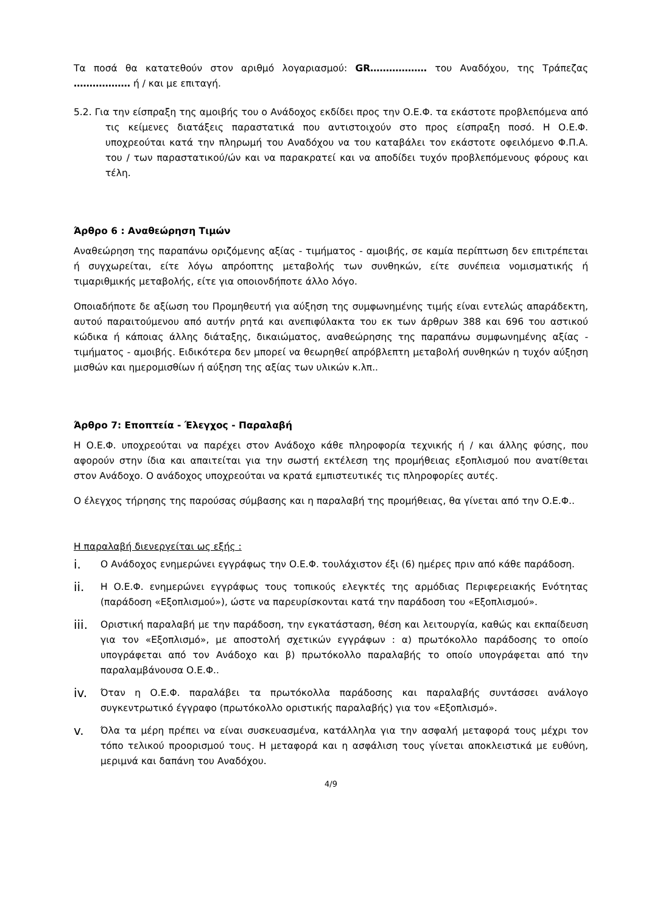Τα ποσά θα κατατεθούν στον αριθμό λογαριασμού: GR……………… του Αναδόχου, της Τράπεζας ……………… ή / και με επιταγή.
5.2. Για την είσπραξη της αμοιβής του ο Ανάδοχος εκδίδει προς την Ο.Ε.Φ. τα εκάστοτε προβλεπόμενα από τις κείμενες διατάξεις παραστατικά που αντιστοιχούν στο προς είσπραξη ποσό. Η Ο.Ε.Φ. υποχρεούται κατά την πληρωμή του Αναδόχου να του καταβάλει τον εκάστοτε οφειλόμενο Φ.Π.Α. του / των παραστατικού/ών και να παρακρατεί και να αποδίδει τυχόν προβλεπόμενους φόρους και τέλη.
Άρθρο 6 : Αναθεώρηση Τιμών
Αναθεώρηση της παραπάνω οριζόμενης αξίας - τιμήματος - αμοιβής, σε καμία περίπτωση δεν επιτρέπεται ή συγχωρείται, είτε λόγω απρόοπτης μεταβολής των συνθηκών, είτε συνέπεια νομισματικής ή τιμαριθμικής μεταβολής, είτε για οποιονδήποτε άλλο λόγο.
Οποιαδήποτε δε αξίωση του Προμηθευτή για αύξηση της συμφωνημένης τιμής είναι εντελώς απαράδεκτη, αυτού παραιτούμενου από αυτήν ρητά και ανεπιφύλακτα του εκ των άρθρων 388 και 696 του αστικού κώδικα ή κάποιας άλλης διάταξης, δικαιώματος, αναθεώρησης της παραπάνω συμφωνημένης αξίας - τιμήματος - αμοιβής. Ειδικότερα δεν μπορεί να θεωρηθεί απρόβλεπτη μεταβολή συνθηκών η τυχόν αύξηση μισθών και ημερομισθίων ή αύξηση της αξίας των υλικών κ.λπ..
Άρθρο 7: Εποπτεία - Έλεγχος - Παραλαβή
Η Ο.Ε.Φ. υποχρεούται να παρέχει στον Ανάδοχο κάθε πληροφορία τεχνικής ή / και άλλης φύσης, που αφορούν στην ίδια και απαιτείται για την σωστή εκτέλεση της προμήθειας εξοπλισμού που ανατίθεται στον Ανάδοχο. Ο ανάδοχος υποχρεούται να κρατά εμπιστευτικές τις πληροφορίες αυτές.
Ο έλεγχος τήρησης της παρούσας σύμβασης και η παραλαβή της προμήθειας, θα γίνεται από την Ο.Ε.Φ..
Η παραλαβή διενεργείται ως εξής :
i. Ο Ανάδοχος ενημερώνει εγγράφως την Ο.Ε.Φ. τουλάχιστον έξι (6) ημέρες πριν από κάθε παράδοση.
ii. Η Ο.Ε.Φ. ενημερώνει εγγράφως τους τοπικούς ελεγκτές της αρμόδιας Περιφερειακής Ενότητας (παράδοση «Εξοπλισμού»), ώστε να παρευρίσκονται κατά την παράδοση του «Εξοπλισμού».
iii. Οριστική παραλαβή με την παράδοση, την εγκατάσταση, θέση και λειτουργία, καθώς και εκπαίδευση για τον «Εξοπλισμό», με αποστολή σχετικών εγγράφων : α) πρωτόκολλο παράδοσης το οποίο υπογράφεται από τον Ανάδοχο και β) πρωτόκολλο παραλαβής το οποίο υπογράφεται από την παραλαμβάνουσα Ο.Ε.Φ..
iv. Όταν η Ο.Ε.Φ. παραλάβει τα πρωτόκολλα παράδοσης και παραλαβής συντάσσει ανάλογο συγκεντρωτικό έγγραφο (πρωτόκολλο οριστικής παραλαβής) για τον «Εξοπλισμό».
v. Όλα τα μέρη πρέπει να είναι συσκευασμένα, κατάλληλα για την ασφαλή μεταφορά τους μέχρι τον τόπο τελικού προορισμού τους. Η μεταφορά και η ασφάλιση τους γίνεται αποκλειστικά με ευθύνη, μεριμνά και δαπάνη του Αναδόχου.
4/9